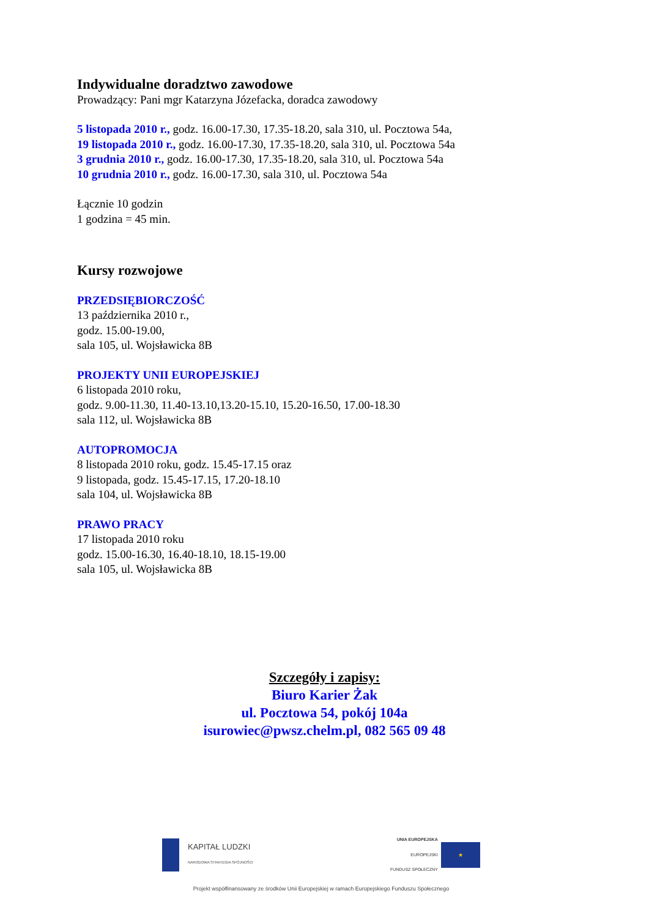Indywidualne doradztwo zawodowe
Prowadzący: Pani mgr Katarzyna Józefacka, doradca zawodowy
5 listopada 2010 r., godz. 16.00-17.30, 17.35-18.20, sala 310, ul. Pocztowa 54a,
19 listopada 2010 r., godz. 16.00-17.30, 17.35-18.20, sala 310, ul. Pocztowa 54a
3 grudnia 2010 r., godz. 16.00-17.30, 17.35-18.20, sala 310, ul. Pocztowa 54a
10 grudnia 2010 r., godz. 16.00-17.30, sala 310, ul. Pocztowa 54a
Łącznie 10 godzin
1 godzina = 45 min.
Kursy rozwojowe
PRZEDSIĘBIORCZOŚĆ
13 października 2010 r.,
godz. 15.00-19.00,
sala 105, ul. Wojsławicka 8B
PROJEKTY UNII EUROPEJSKIEJ
6 listopada 2010 roku,
godz. 9.00-11.30, 11.40-13.10,13.20-15.10, 15.20-16.50, 17.00-18.30
sala 112, ul. Wojsławicka 8B
AUTOPROMOCJA
8 listopada 2010 roku, godz. 15.45-17.15 oraz
9 listopada, godz. 15.45-17.15, 17.20-18.10
sala 104, ul. Wojsławicka 8B
PRAWO PRACY
17 listopada 2010 roku
godz. 15.00-16.30, 16.40-18.10, 18.15-19.00
sala 105, ul. Wojsławicka 8B
Szczegóły i zapisy:
Biuro Karier Żak
ul. Pocztowa 54, pokój 104a
isurowiec@pwsz.chelm.pl, 082 565 09 48
KAPITAŁ LUDZKI NARODOWA STRATEGIA SPÓJNOŚCI
UNIA EUROPEJSKA
EUROPEJSKI
FUNDUSZ SPOŁECZNY ★
Projekt współfinansowany ze środków Unii Europejskiej w ramach Europejskiego Funduszu Społecznego